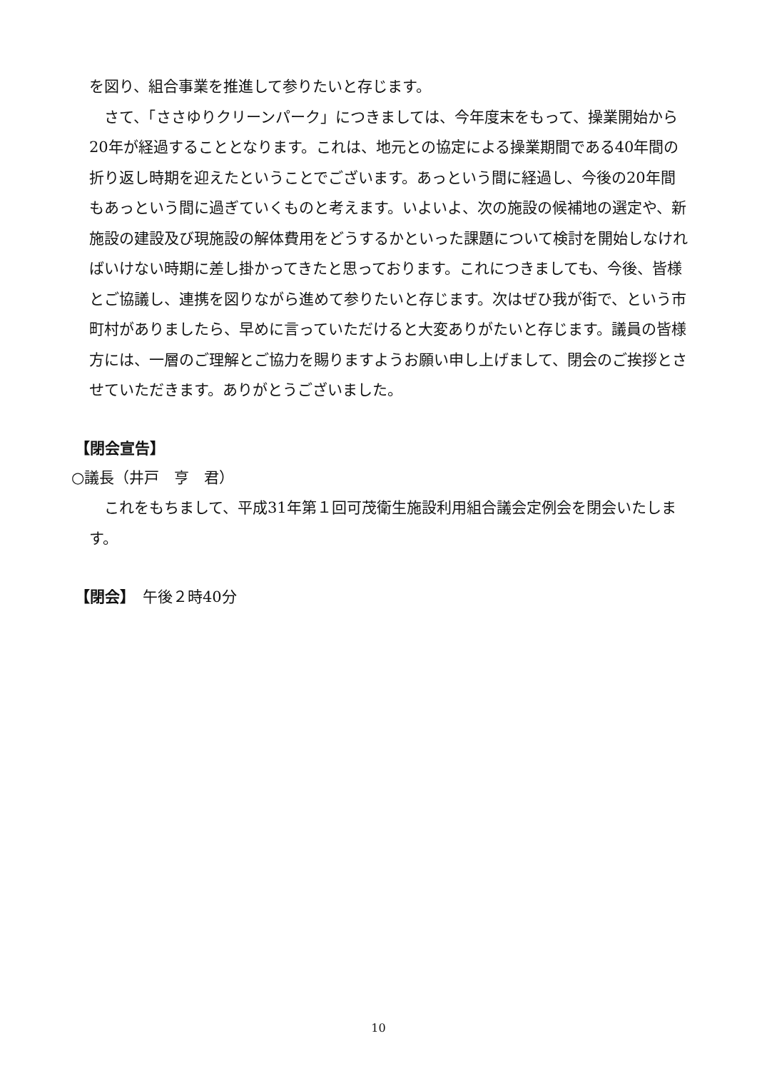を図り、組合事業を推進して参りたいと存じます。
さて、「ささゆりクリーンパーク」につきましては、今年度末をもって、操業開始から20年が経過することとなります。これは、地元との協定による操業期間である40年間の折り返し時期を迎えたということでございます。あっという間に経過し、今後の20年間もあっという間に過ぎていくものと考えます。いよいよ、次の施設の候補地の選定や、新施設の建設及び現施設の解体費用をどうするかといった課題について検討を開始しなければいけない時期に差し掛かってきたと思っております。これにつきましても、今後、皆様とご協議し、連携を図りながら進めて参りたいと存じます。次はぜひ我が街で、という市町村がありましたら、早めに言っていただけると大変ありがたいと存じます。議員の皆様方には、一層のご理解とご協力を賜りますようお願い申し上げまして、閉会のご挨拶とさせていただきます。ありがとうございました。
【閉会宣告】
○議長（井戸　亨　君）
これをもちまして、平成31年第１回可茂衛生施設利用組合議会定例会を閉会いたします。
【閉会】　午後２時40分
10